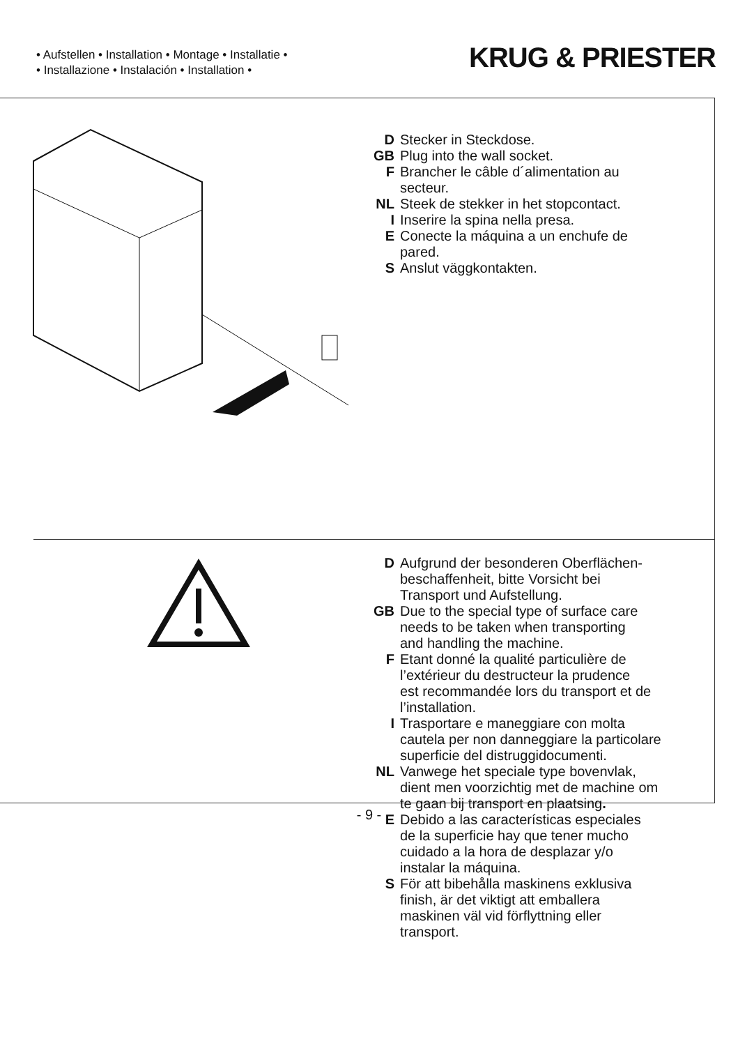• Aufstellen • Installation • Montage • Installatie •
• Installazione • Instalación • Installation •
KRUG & PRIESTER
D Stecker in Steckdose.
GB Plug into the wall socket.
F Brancher le câble d´alimentation au
secteur.
NL Steek de stekker in het stopcontact.
I Inserire la spina nella presa.
E Conecte la máquina a un enchufe de
pared.
S Anslut väggkontakten.
D Aufgrund der besonderen Oberflächen-
beschaffenheit, bitte Vorsicht bei
Transport und Aufstellung.
GB Due to the special type of surface care
needs to be taken when transporting
and handling the machine.
F Etant donné la qualité particulière de
l’extérieur du destructeur la prudence
est recommandée lors du transport et de
l’installation.
I Trasportare e maneggiare con molta
cautela per non danneggiare la particolare
superficie del distruggidocumenti.
NL Vanwege het speciale type bovenvlak,
dient men voorzichtig met de machine om
te gaan bij transport en plaatsing.
E Debido a las características especiales
de la superficie hay que tener mucho
cuidado a la hora de desplazar y/o
instalar la máquina.
S För att bibehålla maskinens exklusiva
finish, är det viktigt att emballera
maskinen väl vid förflyttning eller
transport.
- 9 -